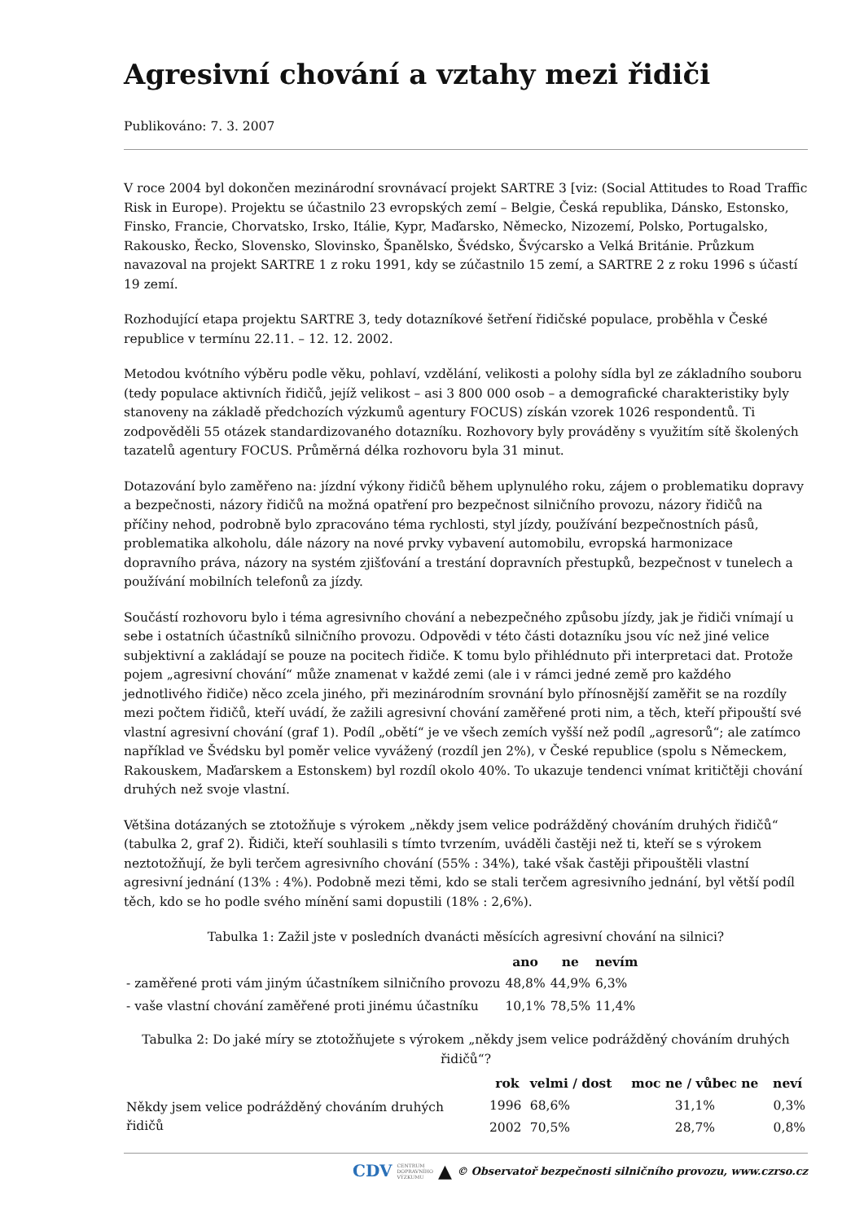Agresivní chování a vztahy mezi řidiči
Publikováno: 7. 3. 2007
V roce 2004 byl dokončen mezinárodní srovnávací projekt SARTRE 3 [viz: (Social Attitudes to Road Traffic Risk in Europe). Projektu se účastnilo 23 evropských zemí – Belgie, Česká republika, Dánsko, Estonsko, Finsko, Francie, Chorvatsko, Irsko, Itálie, Kypr, Maďarsko, Německo, Nizozemí, Polsko, Portugalsko, Rakousko, Řecko, Slovensko, Slovinsko, Španělsko, Švédsko, Švýcarsko a Velká Británie. Průzkum navazoval na projekt SARTRE 1 z roku 1991, kdy se zúčastnilo 15 zemí, a SARTRE 2 z roku 1996 s účastí 19 zemí.
Rozhodující etapa projektu SARTRE 3, tedy dotazníkové šetření řidičské populace, proběhla v České republice v termínu 22.11. – 12. 12. 2002.
Metodou kvótního výběru podle věku, pohlaví, vzdělání, velikosti a polohy sídla byl ze základního souboru (tedy populace aktivních řidičů, jejíž velikost – asi 3 800 000 osob – a demografické charakteristiky byly stanoveny na základě předchozích výzkumů agentury FOCUS) získán vzorek 1026 respondentů. Ti zodpověděli 55 otázek standardizovaného dotazníku. Rozhovory byly prováděny s využitím sítě školených tazatelů agentury FOCUS. Průměrná délka rozhovoru byla 31 minut.
Dotazování bylo zaměřeno na: jízdní výkony řidičů během uplynulého roku, zájem o problematiku dopravy a bezpečnosti, názory řidičů na možná opatření pro bezpečnost silničního provozu, názory řidičů na příčiny nehod, podrobně bylo zpracováno téma rychlosti, styl jízdy, používání bezpečnostních pásů, problematika alkoholu, dále názory na nové prvky vybavení automobilu, evropská harmonizace dopravního práva, názory na systém zjišťování a trestání dopravních přestupků, bezpečnost v tunelech a používání mobilních telefonů za jízdy.
Součástí rozhovoru bylo i téma agresivního chování a nebezpečného způsobu jízdy, jak je řidiči vnímají u sebe i ostatních účastníků silničního provozu. Odpovědi v této části dotazníku jsou víc než jiné velice subjektivní a zakládají se pouze na pocitech řidiče. K tomu bylo přihlédnuto při interpretaci dat. Protože pojem „agresivní chování“ může znamenat v každé zemi (ale i v rámci jedné země pro každého jednotlivého řidiče) něco zcela jiného, při mezinárodním srovnání bylo přínosnější zaměřit se na rozdíly mezi počtem řidičů, kteří uvádí, že zažili agresivní chování zaměřené proti nim, a těch, kteří připouští své vlastní agresivní chování (graf 1). Podíl „obětí“ je ve všech zemích vyšší než podíl „agresorů“; ale zatímco například ve Švédsku byl poměr velice vyvážený (rozdíl jen 2%), v České republice (spolu s Německem, Rakouskem, Maďarskem a Estonskem) byl rozdíl okolo 40%. To ukazuje tendenci vnímat kritičtěji chování druhých než svoje vlastní.
Většina dotázaných se ztotožňuje s výrokem „někdy jsem velice podrážděný chováním druhých řidičů“ (tabulka 2, graf 2). Řidiči, kteří souhlasili s tímto tvrzením, uváděli častěji než ti, kteří se s výrokem neztotožňují, že byli terčem agresivního chování (55% : 34%), také však častěji připouštěli vlastní agresivní jednání (13% : 4%). Podobně mezi těmi, kdo se stali terčem agresivního jednání, byl větší podíl těch, kdo se ho podle svého mínění sami dopustili (18% : 2,6%).
Tabulka 1: Zažil jste v posledních dvanácti měsících agresivní chování na silnici?
| | ano | ne | nevím |
| --- | --- | --- | --- |
| - zaměřené proti vám jiným účastníkem silničního provozu | 48,8% | 44,9% | 6,3% |
| - vaše vlastní chování zaměřené proti jinému účastníku | 10,1% | 78,5% | 11,4% |
Tabulka 2: Do jaké míry se ztotožňujete s výrokem „někdy jsem velice podrážděný chováním druhých řidičů“?
| | rok | velmi / dost | moc ne / vůbec ne | neví |
| --- | --- | --- | --- | --- |
| Někdy jsem velice podrážděný chováním druhých řidičů | 1996 | 68,6% | 31,1% | 0,3% |
| | 2002 | 70,5% | 28,7% | 0,8% |
CDV CENTRUM
DOPRAVNÍHO
VÝZKUMU ▲ © Observatoř bezpečnosti silničního provozu, www.czrso.cz